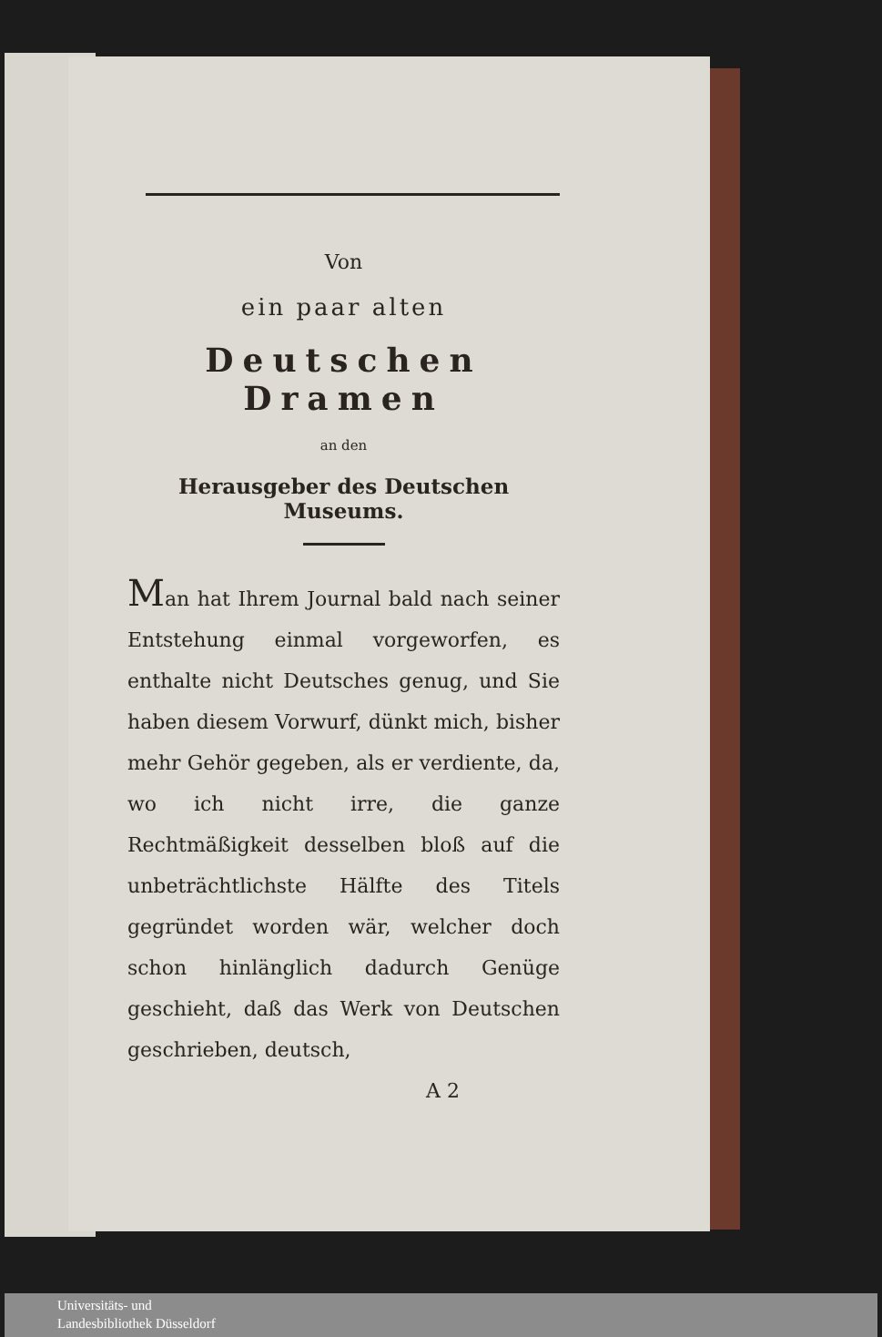Von
ein paar alten
Deutschen Dramen
an den
Herausgeber des Deutschen Museums.
Man hat Ihrem Journal bald nach seiner Entstehung einmal vorgeworfen, es enthalte nicht Deutsches genug, und Sie haben diesem Vorwurf, dünkt mich, bisher mehr Gehör gegeben, als er verdiente, da, wo ich nicht irre, die ganze Rechtmäßigkeit desselben bloß auf die unbeträchtlichste Hälfte des Titels gegründet worden wär, welcher doch schon hinlänglich dadurch Genüge geschieht, daß das Werk von Deutschen geschrieben, deutsch,
A 2
Universitäts- und
Landesbibliothek Düsseldorf